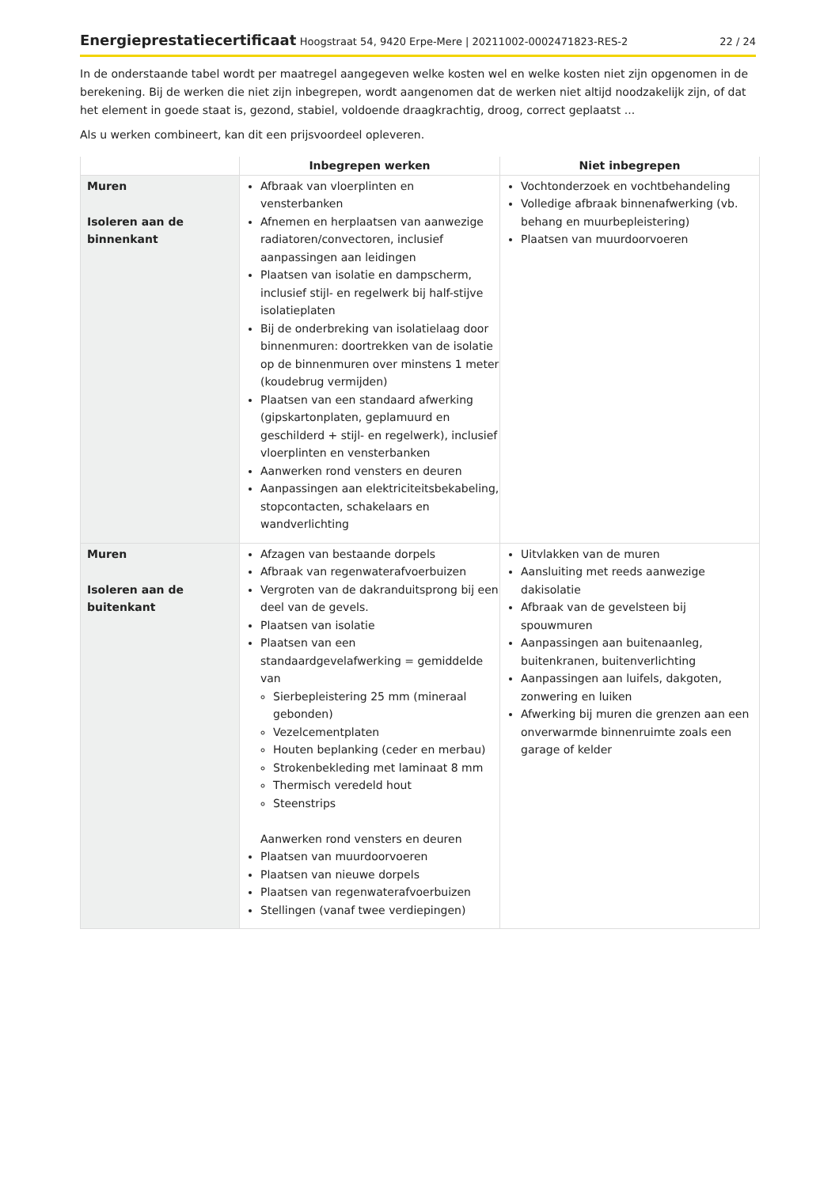Energieprestatiecertificaat Hoogstraat 54, 9420 Erpe-Mere | 20211002-0002471823-RES-2
22 / 24
In de onderstaande tabel wordt per maatregel aangegeven welke kosten wel en welke kosten niet zijn opgenomen in de berekening. Bij de werken die niet zijn inbegrepen, wordt aangenomen dat de werken niet altijd noodzakelijk zijn, of dat het element in goede staat is, gezond, stabiel, voldoende draagkrachtig, droog, correct geplaatst ...
Als u werken combineert, kan dit een prijsvoordeel opleveren.
| | Inbegrepen werken | Niet inbegrepen |
| --- | --- | --- |
| Muren Isoleren aan de binnenkant | Afbraak van vloerplinten en vensterbanken Afnemen en herplaatsen van aanwezige radiatoren/convectoren, inclusief aanpassingen aan leidingen Plaatsen van isolatie en dampscherm, inclusief stijl- en regelwerk bij half-stijve isolatieplaten Bij de onderbreking van isolatielaag door binnenmuren: doortrekken van de isolatie op de binnenmuren over minstens 1 meter (koudebrug vermijden) Plaatsen van een standaard afwerking (gipskartonplaten, geplamuurd en geschilderd + stijl- en regelwerk), inclusief vloerplinten en vensterbanken Aanwerken rond vensters en deuren Aanpassingen aan elektriciteitsbekabeling, stopcontacten, schakelaars en wandverlichting | Vochtonderzoek en vochtbehandeling Volledige afbraak binnenafwerking (vb. behang en muurbepleistering) Plaatsen van muurdoorvoeren |
| Muren Isoleren aan de buitenkant | Afzagen van bestaande dorpels Afbraak van regenwaterafvoerbuizen Vergroten van de dakranduitsprong bij een deel van de gevels. Plaatsen van isolatie Plaatsen van een standaardgevelafwerking = gemiddelde van Sierbepleistering 25 mm (mineraal gebonden) Vezelcementplaten Houten beplanking (ceder en merbau) Strokenbekleding met laminaat 8 mm Thermisch veredeld hout Steenstrips Aanwerken rond vensters en deuren Plaatsen van muurdoorvoeren Plaatsen van nieuwe dorpels Plaatsen van regenwaterafvoerbuizen Stellingen (vanaf twee verdiepingen) | Uitvlakken van de muren Aansluiting met reeds aanwezige dakisolatie Afbraak van de gevelsteen bij spouwmuren Aanpassingen aan buitenaanleg, buitenkranen, buitenverlichting Aanpassingen aan luifels, dakgoten, zonwering en luiken Afwerking bij muren die grenzen aan een onverwarmde binnenruimte zoals een garage of kelder |